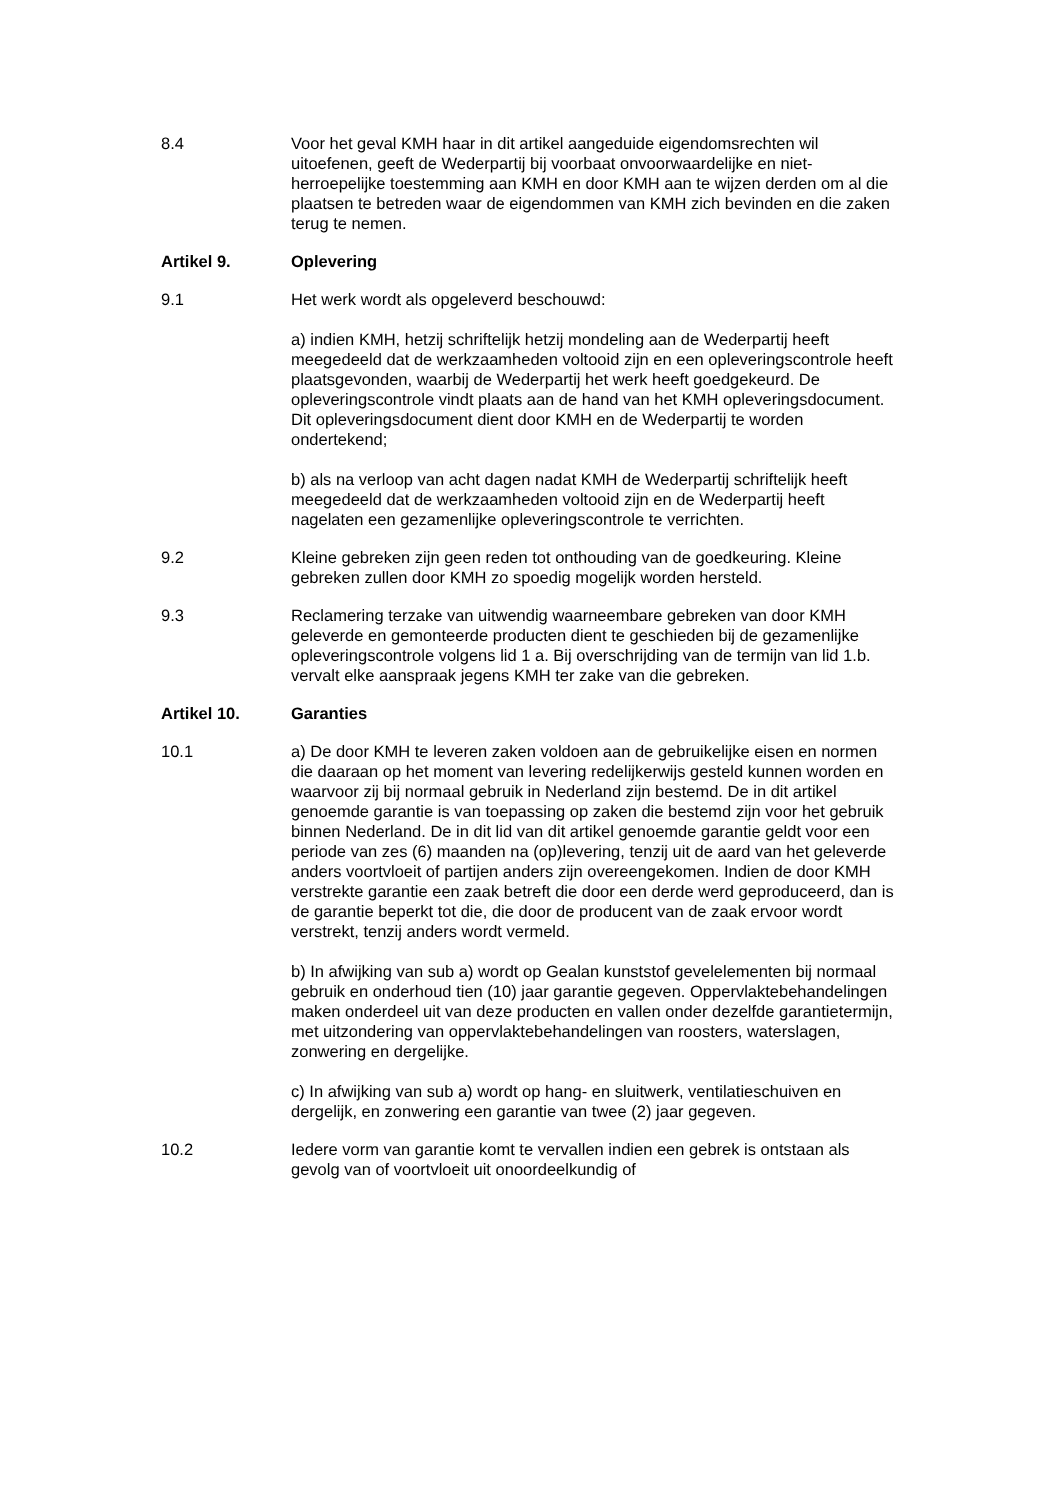8.4 Voor het geval KMH haar in dit artikel aangeduide eigendomsrechten wil uitoefenen, geeft de Wederpartij bij voorbaat onvoorwaardelijke en niet-herroepelijke toestemming aan KMH en door KMH aan te wijzen derden om al die plaatsen te betreden waar de eigendommen van KMH zich bevinden en die zaken terug te nemen.
Artikel 9. Oplevering
9.1 Het werk wordt als opgeleverd beschouwd:
a) indien KMH, hetzij schriftelijk hetzij mondeling aan de Wederpartij heeft meegedeeld dat de werkzaamheden voltooid zijn en een opleveringscontrole heeft plaatsgevonden, waarbij de Wederpartij het werk heeft goedgekeurd. De opleveringscontrole vindt plaats aan de hand van het KMH opleveringsdocument. Dit opleveringsdocument dient door KMH en de Wederpartij te worden ondertekend;
b) als na verloop van acht dagen nadat KMH de Wederpartij schriftelijk heeft meegedeeld dat de werkzaamheden voltooid zijn en de Wederpartij heeft nagelaten een gezamenlijke opleveringscontrole te verrichten.
9.2 Kleine gebreken zijn geen reden tot onthouding van de goedkeuring. Kleine gebreken zullen door KMH zo spoedig mogelijk worden hersteld.
9.3 Reclamering terzake van uitwendig waarneembare gebreken van door KMH geleverde en gemonteerde producten dient te geschieden bij de gezamenlijke opleveringscontrole volgens lid 1 a. Bij overschrijding van de termijn van lid 1.b. vervalt elke aanspraak jegens KMH ter zake van die gebreken.
Artikel 10. Garanties
10.1 a) De door KMH te leveren zaken voldoen aan de gebruikelijke eisen en normen die daaraan op het moment van levering redelijkerwijs gesteld kunnen worden en waarvoor zij bij normaal gebruik in Nederland zijn bestemd. De in dit artikel genoemde garantie is van toepassing op zaken die bestemd zijn voor het gebruik binnen Nederland. De in dit lid van dit artikel genoemde garantie geldt voor een periode van zes (6) maanden na (op)levering, tenzij uit de aard van het geleverde anders voortvloeit of partijen anders zijn overeengekomen. Indien de door KMH verstrekte garantie een zaak betreft die door een derde werd geproduceerd, dan is de garantie beperkt tot die, die door de producent van de zaak ervoor wordt verstrekt, tenzij anders wordt vermeld.
b) In afwijking van sub a) wordt op Gealan kunststof gevelelementen bij normaal gebruik en onderhoud tien (10) jaar garantie gegeven. Oppervlaktebehandelingen maken onderdeel uit van deze producten en vallen onder dezelfde garantietermijn, met uitzondering van oppervlaktebehandelingen van roosters, waterslagen, zonwering en dergelijke.
c) In afwijking van sub a) wordt op hang- en sluitwerk, ventilatieschuiven en dergelijk, en zonwering een garantie van twee (2) jaar gegeven.
10.2 Iedere vorm van garantie komt te vervallen indien een gebrek is ontstaan als gevolg van of voortvloeit uit onoordeelkundig of